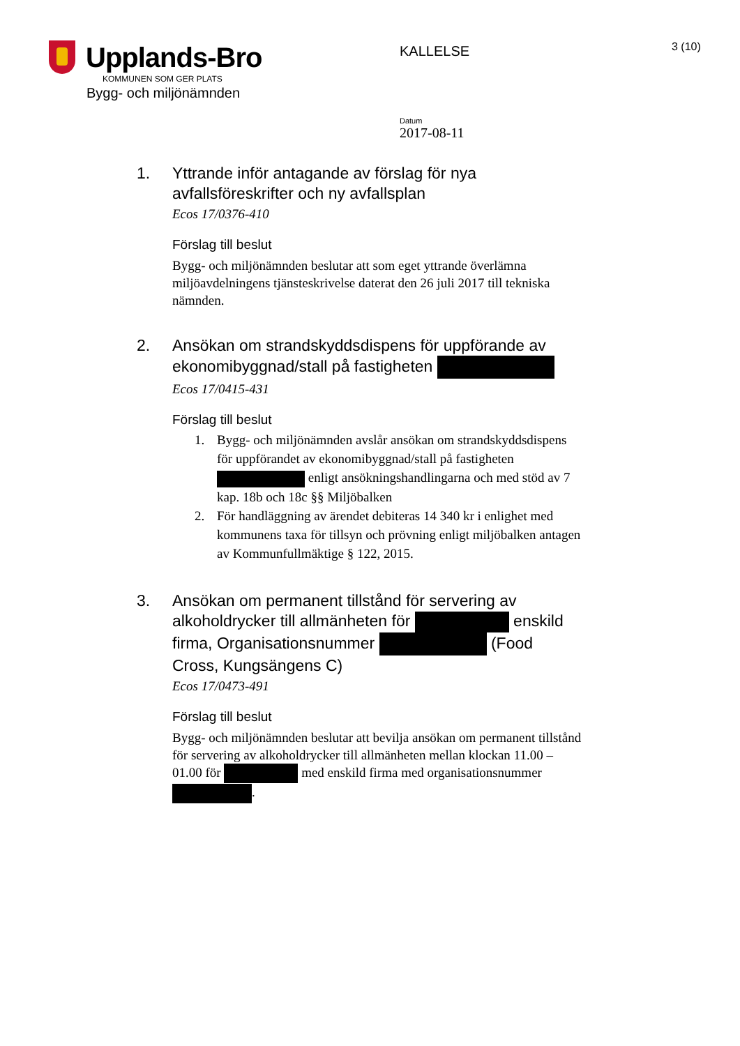Upplands-Bro
KOMMUNEN SOM GER PLATS
Bygg- och miljönämnden
KALLELSE
3 (10)
Datum
2017-08-11
1. Yttrande inför antagande av förslag för nya avfallsföreskrifter och ny avfallsplan
Ecos 17/0376-410
Förslag till beslut
Bygg- och miljönämnden beslutar att som eget yttrande överlämna miljöavdelningens tjänsteskrivelse daterat den 26 juli 2017 till tekniska nämnden.
2. Ansökan om strandskyddsdispens för uppförande av ekonomibyggnad/stall på fastigheten
Ecos 17/0415-431
Förslag till beslut
1. Bygg- och miljönämnden avslår ansökan om strandskyddsdispens för uppförandet av ekonomibyggnad/stall på fastigheten enligt ansökningshandlingarna och med stöd av 7 kap. 18b och 18c §§ Miljöbalken
2. För handläggning av ärendet debiteras 14 340 kr i enlighet med kommunens taxa för tillsyn och prövning enligt miljöbalken antagen av Kommunfullmäktige § 122, 2015.
3. Ansökan om permanent tillstånd för servering av alkoholdrycker till allmänheten för enskild firma, Organisationsnummer (Food Cross, Kungsängens C)
Ecos 17/0473-491
Förslag till beslut
Bygg- och miljönämnden beslutar att bevilja ansökan om permanent tillstånd för servering av alkoholdrycker till allmänheten mellan klockan 11.00 – 01.00 för med enskild firma med organisationsnummer .